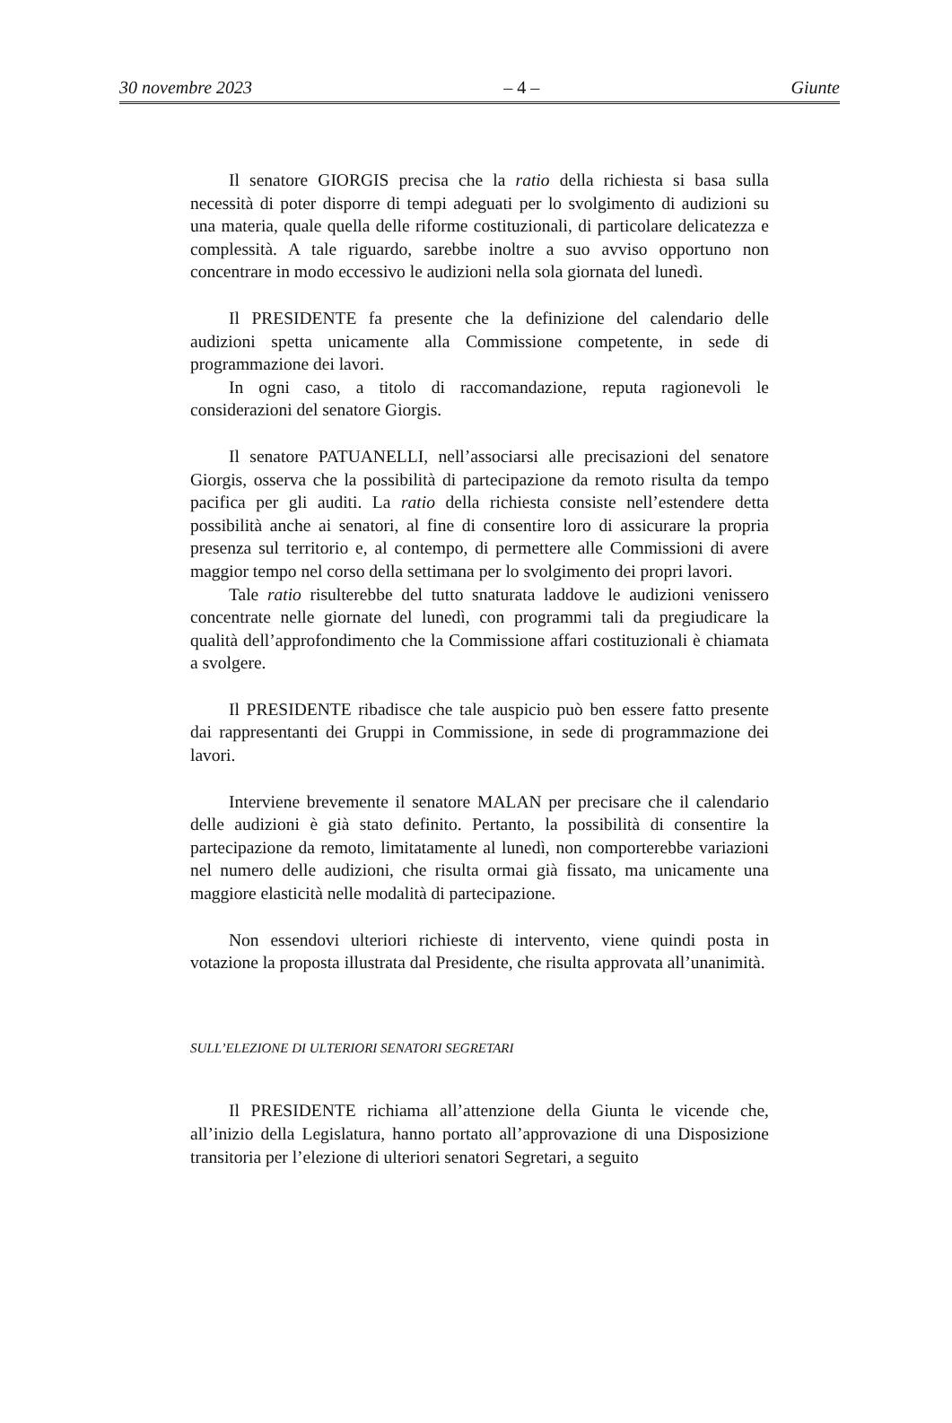30 novembre 2023 – 4 – Giunte
Il senatore GIORGIS precisa che la ratio della richiesta si basa sulla necessità di poter disporre di tempi adeguati per lo svolgimento di audizioni su una materia, quale quella delle riforme costituzionali, di particolare delicatezza e complessità. A tale riguardo, sarebbe inoltre a suo avviso opportuno non concentrare in modo eccessivo le audizioni nella sola giornata del lunedì.
Il PRESIDENTE fa presente che la definizione del calendario delle audizioni spetta unicamente alla Commissione competente, in sede di programmazione dei lavori.
In ogni caso, a titolo di raccomandazione, reputa ragionevoli le considerazioni del senatore Giorgis.
Il senatore PATUANELLI, nell’associarsi alle precisazioni del senatore Giorgis, osserva che la possibilità di partecipazione da remoto risulta da tempo pacifica per gli auditi. La ratio della richiesta consiste nell’estendere detta possibilità anche ai senatori, al fine di consentire loro di assicurare la propria presenza sul territorio e, al contempo, di permettere alle Commissioni di avere maggior tempo nel corso della settimana per lo svolgimento dei propri lavori.
Tale ratio risulterebbe del tutto snaturata laddove le audizioni venissero concentrate nelle giornate del lunedì, con programmi tali da pregiudicare la qualità dell’approfondimento che la Commissione affari costituzionali è chiamata a svolgere.
Il PRESIDENTE ribadisce che tale auspicio può ben essere fatto presente dai rappresentanti dei Gruppi in Commissione, in sede di programmazione dei lavori.
Interviene brevemente il senatore MALAN per precisare che il calendario delle audizioni è già stato definito. Pertanto, la possibilità di consentire la partecipazione da remoto, limitatamente al lunedì, non comporterebbe variazioni nel numero delle audizioni, che risulta ormai già fissato, ma unicamente una maggiore elasticità nelle modalità di partecipazione.
Non essendovi ulteriori richieste di intervento, viene quindi posta in votazione la proposta illustrata dal Presidente, che risulta approvata all’unanimità.
SULL’ELEZIONE DI ULTERIORI SENATORI SEGRETARI
Il PRESIDENTE richiama all’attenzione della Giunta le vicende che, all’inizio della Legislatura, hanno portato all’approvazione di una Disposizione transitoria per l’elezione di ulteriori senatori Segretari, a seguito